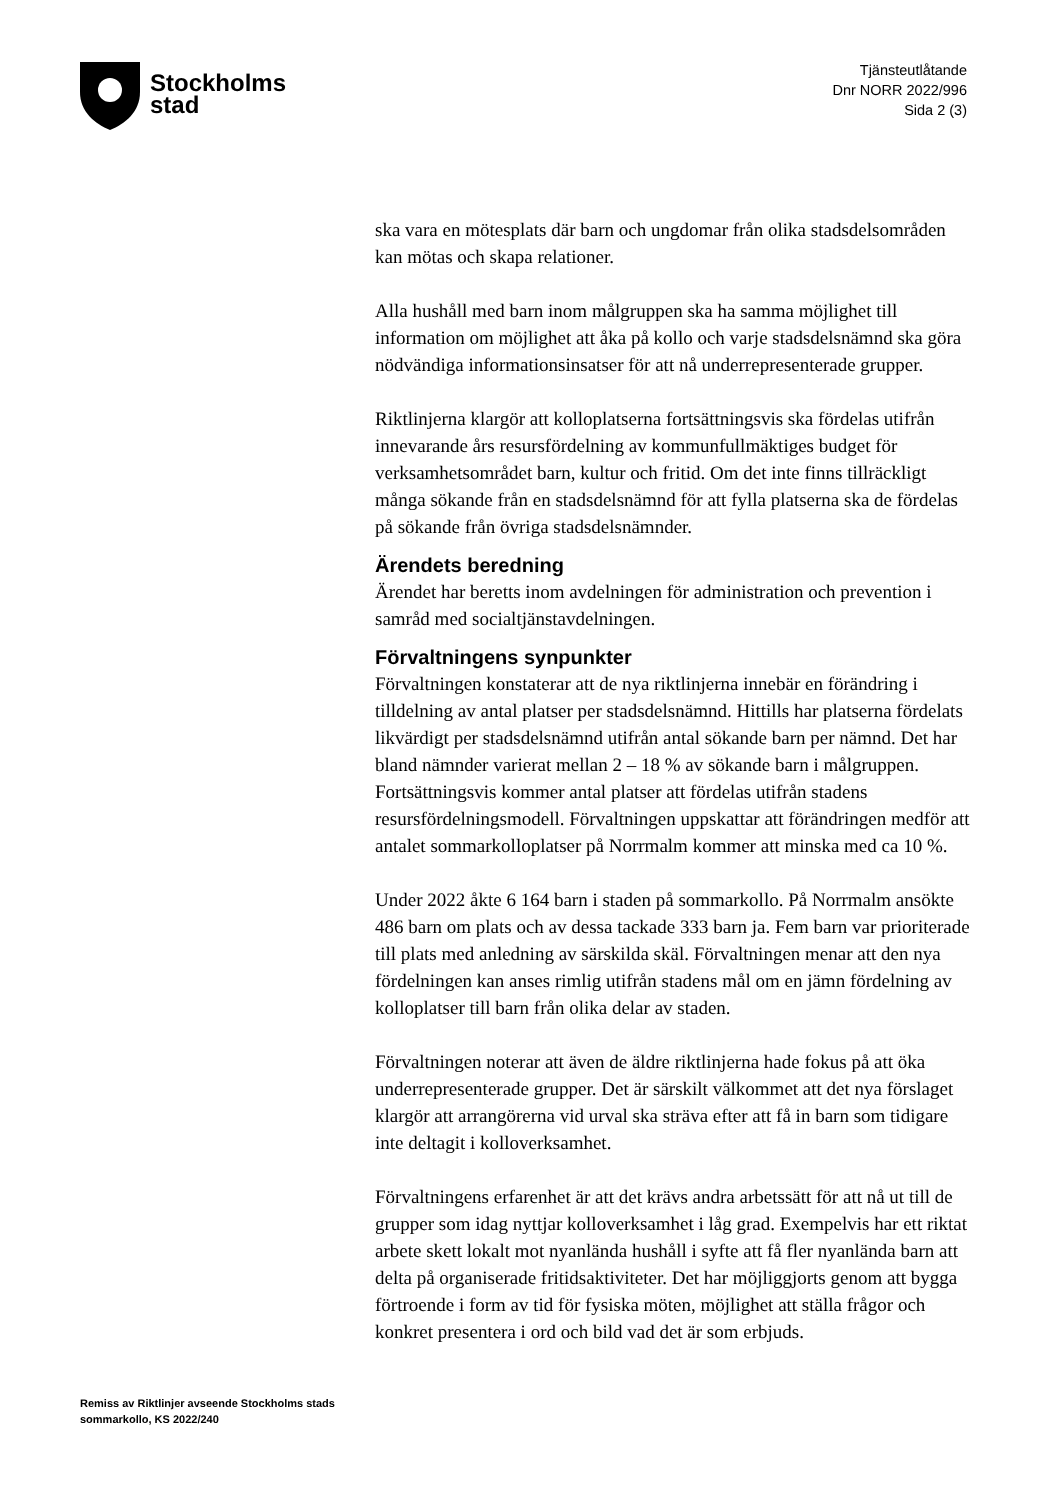Stockholms
stad
Tjänsteutlåtande
Dnr NORR 2022/996
Sida 2 (3)
ska vara en mötesplats där barn och ungdomar från olika stadsdelsområden kan mötas och skapa relationer.
Alla hushåll med barn inom målgruppen ska ha samma möjlighet till information om möjlighet att åka på kollo och varje stadsdelsnämnd ska göra nödvändiga informationsinsatser för att nå underrepresenterade grupper.
Riktlinjerna klargör att kolloplatserna fortsättningsvis ska fördelas utifrån innevarande års resursfördelning av kommunfullmäktiges budget för verksamhetsområdet barn, kultur och fritid. Om det inte finns tillräckligt många sökande från en stadsdelsnämnd för att fylla platserna ska de fördelas på sökande från övriga stadsdelsnämnder.
Ärendets beredning
Ärendet har beretts inom avdelningen för administration och prevention i samråd med socialtjänstavdelningen.
Förvaltningens synpunkter
Förvaltningen konstaterar att de nya riktlinjerna innebär en förändring i tilldelning av antal platser per stadsdelsnämnd. Hittills har platserna fördelats likvärdigt per stadsdelsnämnd utifrån antal sökande barn per nämnd. Det har bland nämnder varierat mellan 2 – 18 % av sökande barn i målgruppen. Fortsättningsvis kommer antal platser att fördelas utifrån stadens resursfördelningsmodell. Förvaltningen uppskattar att förändringen medför att antalet sommarkolloplatser på Norrmalm kommer att minska med ca 10 %.
Under 2022 åkte 6 164 barn i staden på sommarkollo. På Norrmalm ansökte 486 barn om plats och av dessa tackade 333 barn ja. Fem barn var prioriterade till plats med anledning av särskilda skäl. Förvaltningen menar att den nya fördelningen kan anses rimlig utifrån stadens mål om en jämn fördelning av kolloplatser till barn från olika delar av staden.
Förvaltningen noterar att även de äldre riktlinjerna hade fokus på att öka underrepresenterade grupper. Det är särskilt välkommet att det nya förslaget klargör att arrangörerna vid urval ska sträva efter att få in barn som tidigare inte deltagit i kolloverksamhet.
Förvaltningens erfarenhet är att det krävs andra arbetssätt för att nå ut till de grupper som idag nyttjar kolloverksamhet i låg grad. Exempelvis har ett riktat arbete skett lokalt mot nyanlända hushåll i syfte att få fler nyanlända barn att delta på organiserade fritidsaktiviteter. Det har möjliggjorts genom att bygga förtroende i form av tid för fysiska möten, möjlighet att ställa frågor och konkret presentera i ord och bild vad det är som erbjuds.
Remiss av Riktlinjer avseende Stockholms stads sommarkollo, KS 2022/240